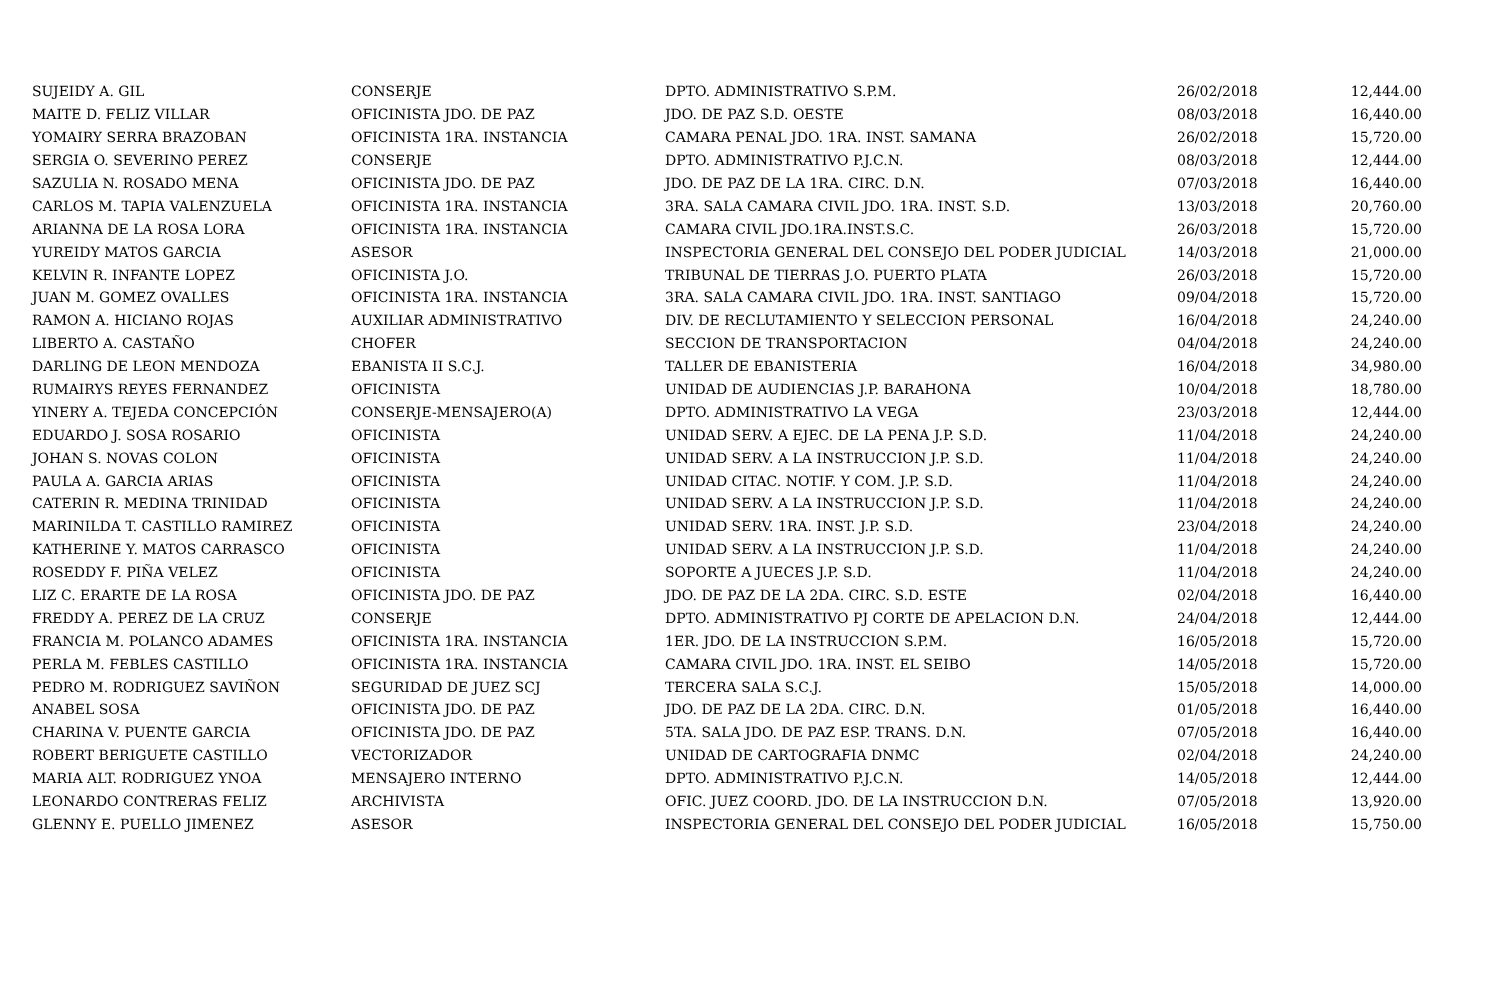| SUJEIDY A. GIL | CONSERJE | DPTO. ADMINISTRATIVO S.P.M. | 26/02/2018 | 12,444.00 |
| MAITE D. FELIZ VILLAR | OFICINISTA JDO. DE PAZ | JDO. DE PAZ S.D. OESTE | 08/03/2018 | 16,440.00 |
| YOMAIRY SERRA BRAZOBAN | OFICINISTA 1RA. INSTANCIA | CAMARA PENAL JDO. 1RA. INST. SAMANA | 26/02/2018 | 15,720.00 |
| SERGIA O. SEVERINO PEREZ | CONSERJE | DPTO. ADMINISTRATIVO P.J.C.N. | 08/03/2018 | 12,444.00 |
| SAZULIA N. ROSADO MENA | OFICINISTA JDO. DE PAZ | JDO. DE PAZ DE LA 1RA. CIRC. D.N. | 07/03/2018 | 16,440.00 |
| CARLOS M. TAPIA VALENZUELA | OFICINISTA 1RA. INSTANCIA | 3RA. SALA CAMARA CIVIL JDO. 1RA. INST. S.D. | 13/03/2018 | 20,760.00 |
| ARIANNA DE LA ROSA LORA | OFICINISTA 1RA. INSTANCIA | CAMARA CIVIL JDO.1RA.INST.S.C. | 26/03/2018 | 15,720.00 |
| YUREIDY MATOS GARCIA | ASESOR | INSPECTORIA GENERAL DEL CONSEJO DEL PODER JUDICIAL | 14/03/2018 | 21,000.00 |
| KELVIN R. INFANTE LOPEZ | OFICINISTA J.O. | TRIBUNAL DE TIERRAS J.O. PUERTO PLATA | 26/03/2018 | 15,720.00 |
| JUAN M. GOMEZ OVALLES | OFICINISTA 1RA. INSTANCIA | 3RA. SALA CAMARA CIVIL JDO. 1RA. INST. SANTIAGO | 09/04/2018 | 15,720.00 |
| RAMON A. HICIANO ROJAS | AUXILIAR ADMINISTRATIVO | DIV. DE RECLUTAMIENTO Y SELECCION PERSONAL | 16/04/2018 | 24,240.00 |
| LIBERTO A. CASTAÑO | CHOFER | SECCION DE TRANSPORTACION | 04/04/2018 | 24,240.00 |
| DARLING DE LEON MENDOZA | EBANISTA II S.C.J. | TALLER DE EBANISTERIA | 16/04/2018 | 34,980.00 |
| RUMAIRYS REYES FERNANDEZ | OFICINISTA | UNIDAD DE AUDIENCIAS J.P. BARAHONA | 10/04/2018 | 18,780.00 |
| YINERY A. TEJEDA CONCEPCIÓN | CONSERJE-MENSAJERO(A) | DPTO. ADMINISTRATIVO LA VEGA | 23/03/2018 | 12,444.00 |
| EDUARDO J. SOSA ROSARIO | OFICINISTA | UNIDAD SERV. A EJEC. DE LA PENA J.P. S.D. | 11/04/2018 | 24,240.00 |
| JOHAN S. NOVAS COLON | OFICINISTA | UNIDAD SERV. A LA INSTRUCCION J.P. S.D. | 11/04/2018 | 24,240.00 |
| PAULA A. GARCIA ARIAS | OFICINISTA | UNIDAD CITAC. NOTIF. Y COM. J.P. S.D. | 11/04/2018 | 24,240.00 |
| CATERIN R. MEDINA TRINIDAD | OFICINISTA | UNIDAD SERV. A LA INSTRUCCION J.P. S.D. | 11/04/2018 | 24,240.00 |
| MARINILDA T. CASTILLO RAMIREZ | OFICINISTA | UNIDAD SERV. 1RA. INST. J.P. S.D. | 23/04/2018 | 24,240.00 |
| KATHERINE Y. MATOS CARRASCO | OFICINISTA | UNIDAD SERV. A LA INSTRUCCION J.P. S.D. | 11/04/2018 | 24,240.00 |
| ROSEDDY F. PIÑA VELEZ | OFICINISTA | SOPORTE A JUECES J.P. S.D. | 11/04/2018 | 24,240.00 |
| LIZ C. ERARTE DE LA ROSA | OFICINISTA JDO. DE PAZ | JDO. DE PAZ DE LA 2DA. CIRC. S.D. ESTE | 02/04/2018 | 16,440.00 |
| FREDDY A. PEREZ DE LA CRUZ | CONSERJE | DPTO. ADMINISTRATIVO PJ CORTE DE APELACION D.N. | 24/04/2018 | 12,444.00 |
| FRANCIA M. POLANCO ADAMES | OFICINISTA 1RA. INSTANCIA | 1ER. JDO. DE LA INSTRUCCION S.P.M. | 16/05/2018 | 15,720.00 |
| PERLA M. FEBLES CASTILLO | OFICINISTA 1RA. INSTANCIA | CAMARA CIVIL JDO. 1RA. INST. EL SEIBO | 14/05/2018 | 15,720.00 |
| PEDRO M. RODRIGUEZ SAVIÑON | SEGURIDAD DE JUEZ SCJ | TERCERA SALA S.C.J. | 15/05/2018 | 14,000.00 |
| ANABEL SOSA | OFICINISTA JDO. DE PAZ | JDO. DE PAZ DE LA 2DA. CIRC. D.N. | 01/05/2018 | 16,440.00 |
| CHARINA V. PUENTE GARCIA | OFICINISTA JDO. DE PAZ | 5TA. SALA JDO. DE PAZ ESP. TRANS. D.N. | 07/05/2018 | 16,440.00 |
| ROBERT BERIGUETE CASTILLO | VECTORIZADOR | UNIDAD DE CARTOGRAFIA DNMC | 02/04/2018 | 24,240.00 |
| MARIA ALT. RODRIGUEZ YNOA | MENSAJERO INTERNO | DPTO. ADMINISTRATIVO P.J.C.N. | 14/05/2018 | 12,444.00 |
| LEONARDO CONTRERAS FELIZ | ARCHIVISTA | OFIC. JUEZ COORD. JDO. DE LA INSTRUCCION D.N. | 07/05/2018 | 13,920.00 |
| GLENNY E. PUELLO JIMENEZ | ASESOR | INSPECTORIA GENERAL DEL CONSEJO DEL PODER JUDICIAL | 16/05/2018 | 15,750.00 |